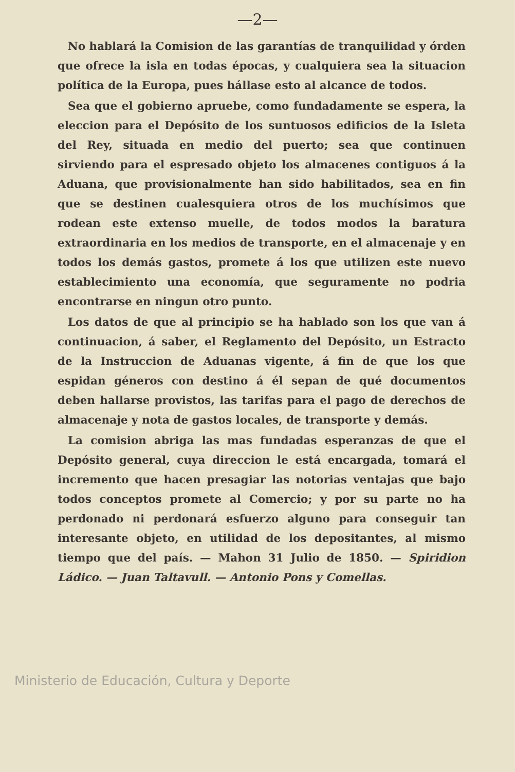—2—
No hablará la Comision de las garantías de tranquilidad y órden que ofrece la isla en todas épocas, y cualquiera sea la situacion política de la Europa, pues hállase esto al alcance de todos.
Sea que el gobierno apruebe, como fundadamente se espera, la eleccion para el Depósito de los suntuosos edificios de la Isleta del Rey, situada en medio del puerto; sea que continuen sirviendo para el espresado objeto los almacenes contiguos á la Aduana, que provisionalmente han sido habilitados, sea en fin que se destinen cualesquiera otros de los muchísimos que rodean este extenso muelle, de todos modos la baratura extraordinaria en los medios de transporte, en el almacenaje y en todos los demás gastos, promete á los que utilizen este nuevo establecimiento una economía, que seguramente no podria encontrarse en ningun otro punto.
Los datos de que al principio se ha hablado son los que van á continuacion, á saber, el Reglamento del Depósito, un Estracto de la Instruccion de Aduanas vigente, á fin de que los que espidan géneros con destino á él sepan de qué documentos deben hallarse provistos, las tarifas para el pago de derechos de almacenaje y nota de gastos locales, de transporte y demás.
La comision abriga las mas fundadas esperanzas de que el Depósito general, cuya direccion le está encargada, tomará el incremento que hacen presagiar las notorias ventajas que bajo todos conceptos promete al Comercio; y por su parte no ha perdonado ni perdonará esfuerzo alguno para conseguir tan interesante objeto, en utilidad de los depositantes, al mismo tiempo que del país. — Mahon 31 Julio de 1850. — Spiridion Ládico. — Juan Taltavull. — Antonio Pons y Comellas.
Ministerio de Educación, Cultura y Deporte